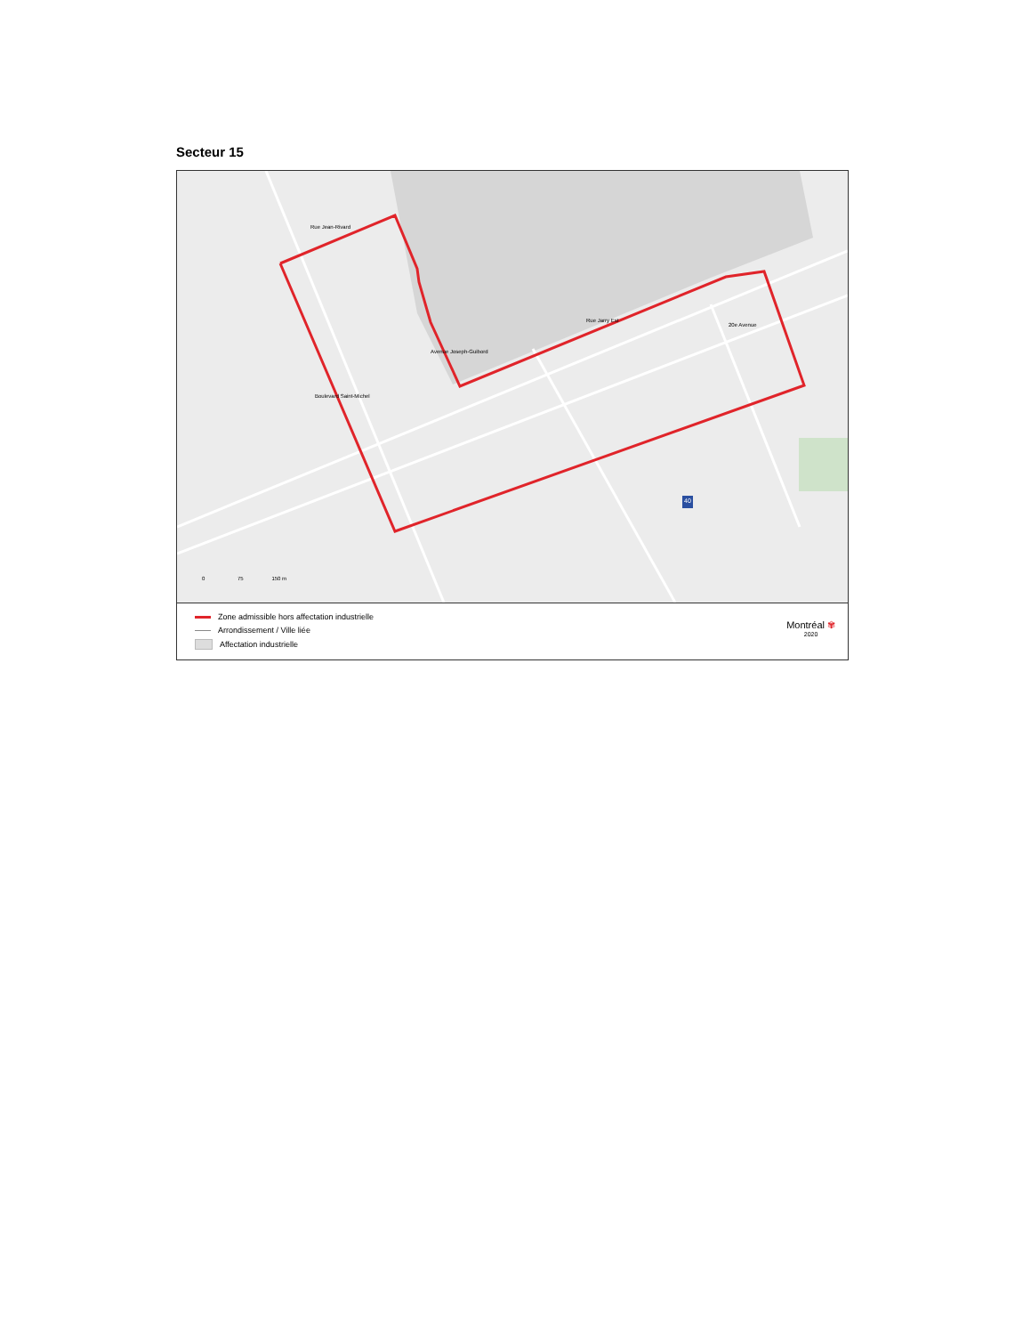Secteur 15
Rue Jean-Rivard
Rue Jarry Est
Avenue Joseph-Guibord
Boulevard Saint-Michel
20e Avenue
40
0 75 150 m
Zone admissible hors affectation industrielle
Arrondissement / Ville liée
Affectation industrielle
Montréal ✾
2020